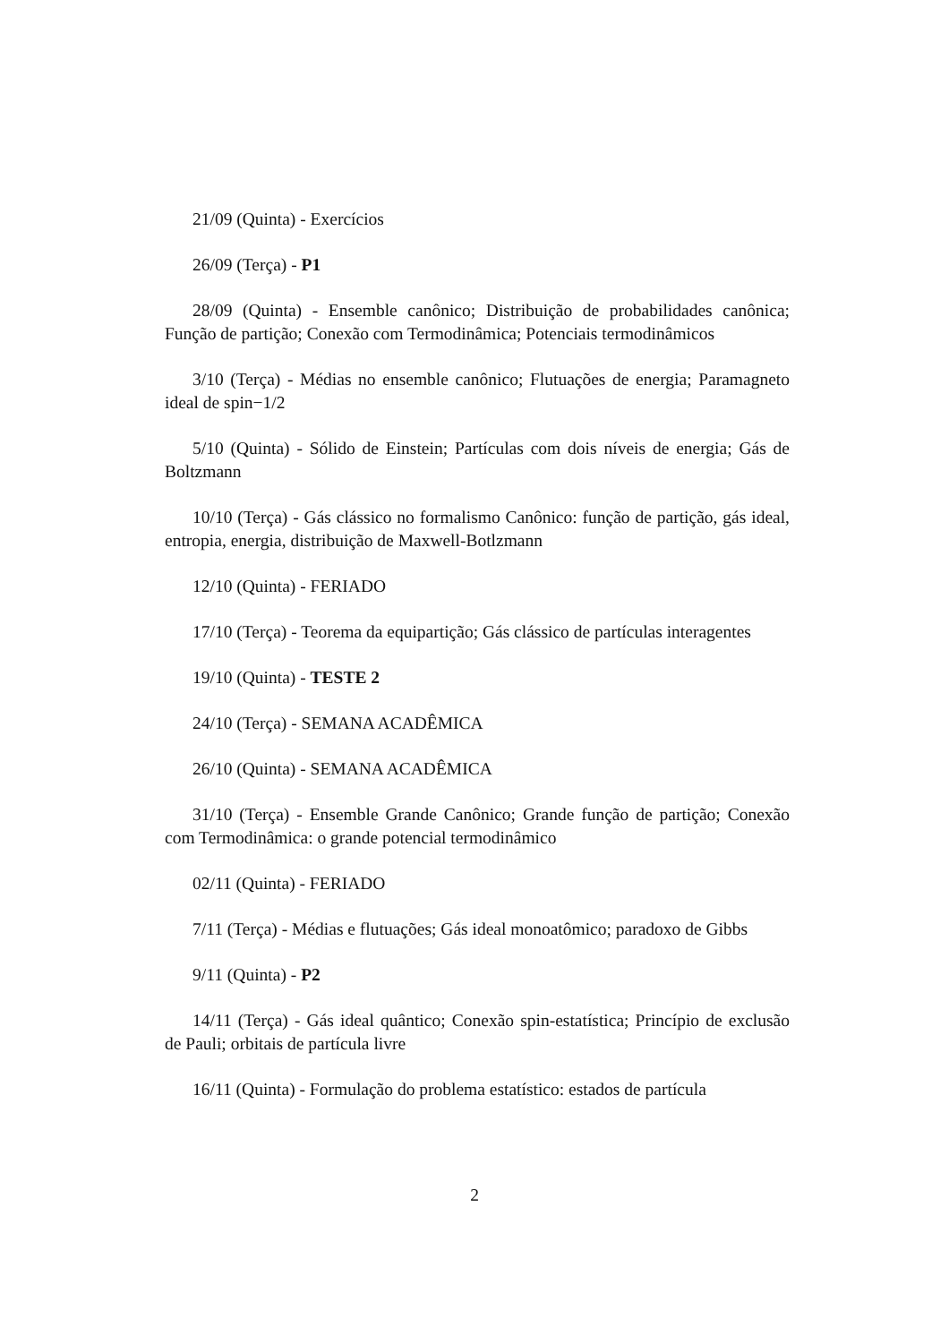21/09 (Quinta) - Exercícios
26/09 (Terça) - P1
28/09 (Quinta) - Ensemble canônico; Distribuição de probabilidades canônica; Função de partição; Conexão com Termodinâmica; Potenciais termodinâmicos
3/10 (Terça) - Médias no ensemble canônico; Flutuações de energia; Paramagneto ideal de spin−1/2
5/10 (Quinta) - Sólido de Einstein; Partículas com dois níveis de energia; Gás de Boltzmann
10/10 (Terça) - Gás clássico no formalismo Canônico: função de partição, gás ideal, entropia, energia, distribuição de Maxwell-Botlzmann
12/10 (Quinta) - FERIADO
17/10 (Terça) - Teorema da equipartição; Gás clássico de partículas interagentes
19/10 (Quinta) - TESTE 2
24/10 (Terça) - SEMANA ACADÊMICA
26/10 (Quinta) - SEMANA ACADÊMICA
31/10 (Terça) - Ensemble Grande Canônico; Grande função de partição; Conexão com Termodinâmica: o grande potencial termodinâmico
02/11 (Quinta) - FERIADO
7/11 (Terça) - Médias e flutuações; Gás ideal monoatômico; paradoxo de Gibbs
9/11 (Quinta) - P2
14/11 (Terça) - Gás ideal quântico; Conexão spin-estatística; Princípio de exclusão de Pauli; orbitais de partícula livre
16/11 (Quinta) - Formulação do problema estatístico: estados de partícula
2